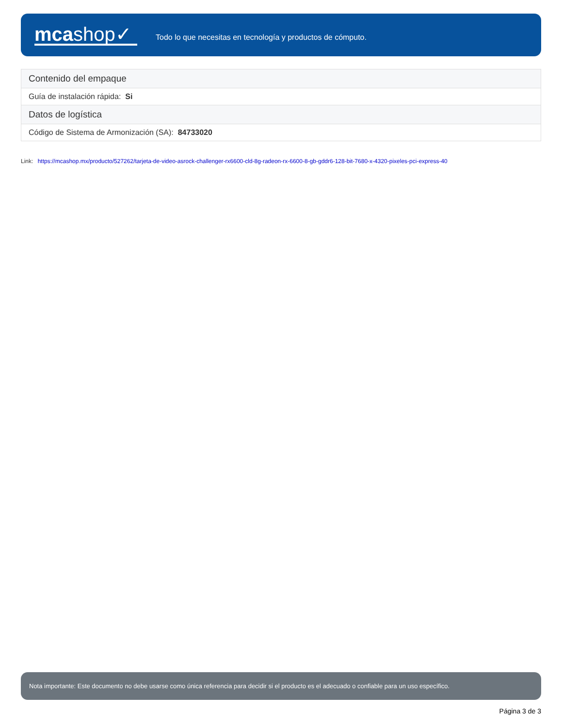mcashop✓
Todo lo que necesitas en tecnología y productos de cómputo.
| Contenido del empaque |
| Guía de instalación rápida: Si |
| Datos de logística |
| Código de Sistema de Armonización (SA): 84733020 |
Link: https://mcashop.mx/producto/527262/tarjeta-de-video-asrock-challenger-rx6600-cld-8g-radeon-rx-6600-8-gb-gddr6-128-bit-7680-x-4320-pixeles-pci-express-40
Nota importante: Este documento no debe usarse como única referencia para decidir si el producto es el adecuado o confiable para un uso específico.
Página 3 de 3